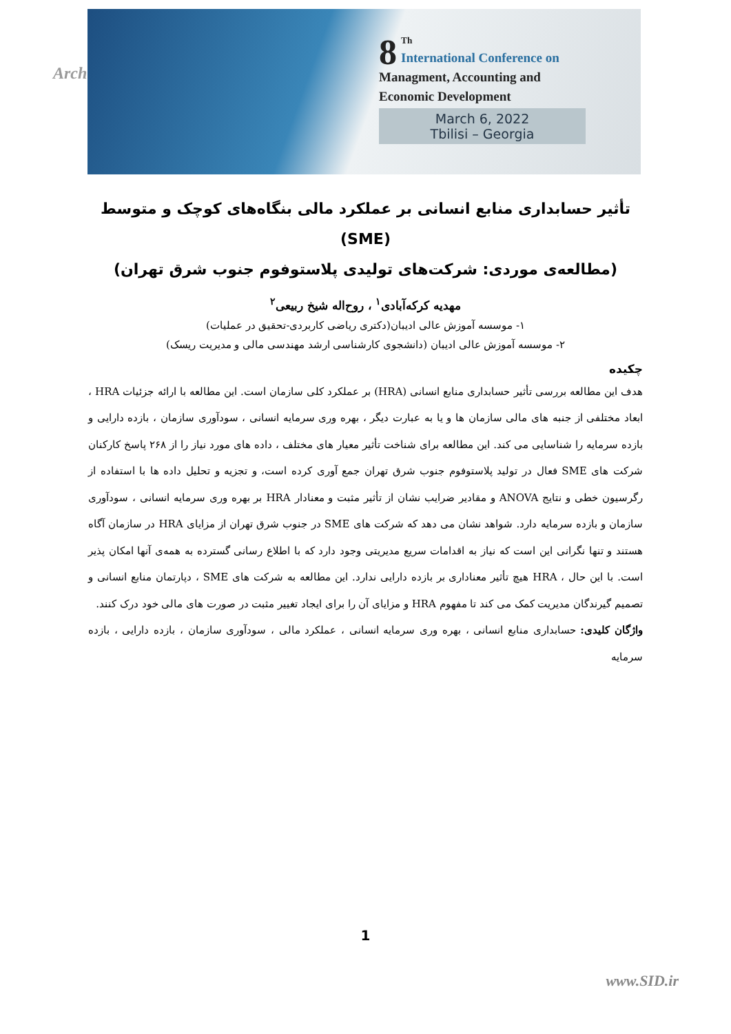Arch
8<sup>Th</sup>
International Conference on
Managment, Accounting and
Economic Development
March 6, 2022
Tbilisi – Georgia
تأثیر حسابداری منابع انسانی بر عملکرد مالی بنگاه‌های کوچک و متوسط (SME)
(مطالعه‌ی موردی: شرکت‌های تولیدی پلاستوفوم جنوب شرق تهران)
مهدیه کرکه‌آبادی<sup>۱</sup> ، روح‌اله شیخ ربیعی<sup>۲</sup>
۱- موسسه آموزش عالی ادیبان(دکتری ریاضی کاربردی-تحقیق در عملیات)
۲- موسسه آموزش عالی ادیبان (دانشجوی کارشناسی ارشد مهندسی مالی و مدیریت ریسک)
چکیده
هدف این مطالعه بررسی تأثیر حسابداری منابع انسانی (HRA) بر عملکرد کلی سازمان است. این مطالعه با ارائه جزئیات HRA ، ابعاد مختلفی از جنبه های مالی سازمان ها و یا به عبارت دیگر ، بهره وری سرمایه انسانی ، سودآوری سازمان ، بازده دارایی و بازده سرمایه را شناسایی می کند. این مطالعه برای شناخت تأثیر معیار های مختلف ، داده های مورد نیاز را از ۲۶۸ پاسخ کارکنان شرکت های SME فعال در تولید پلاستوفوم جنوب شرق تهران جمع آوری کرده است، و تجزیه و تحلیل داده ها با استفاده از رگرسیون خطی و نتایج ANOVA و مقادیر ضرایب نشان از تأثیر مثبت و معنادار HRA بر بهره وری سرمایه انسانی ، سودآوری سازمان و بازده سرمایه دارد. شواهد نشان می دهد که شرکت های SME در جنوب شرق تهران از مزایای HRA در سازمان آگاه هستند و تنها نگرانی این است که نیاز به اقدامات سریع مدیریتی وجود دارد که با اطلاع رسانی گسترده به همه‌ی آنها امکان پذیر است. با این حال ، HRA هیچ تأثیر معناداری بر بازده دارایی ندارد. این مطالعه به شرکت های SME ، دپارتمان منابع انسانی و تصمیم گیرندگان مدیریت کمک می کند تا مفهوم HRA و مزایای آن را برای ایجاد تغییر مثبت در صورت های مالی خود درک کنند.
واژگان کلیدی: حسابداری منابع انسانی ، بهره وری سرمایه انسانی ، عملکرد مالی ، سودآوری سازمان ، بازده دارایی ، بازده سرمایه
1
www.SID.ir